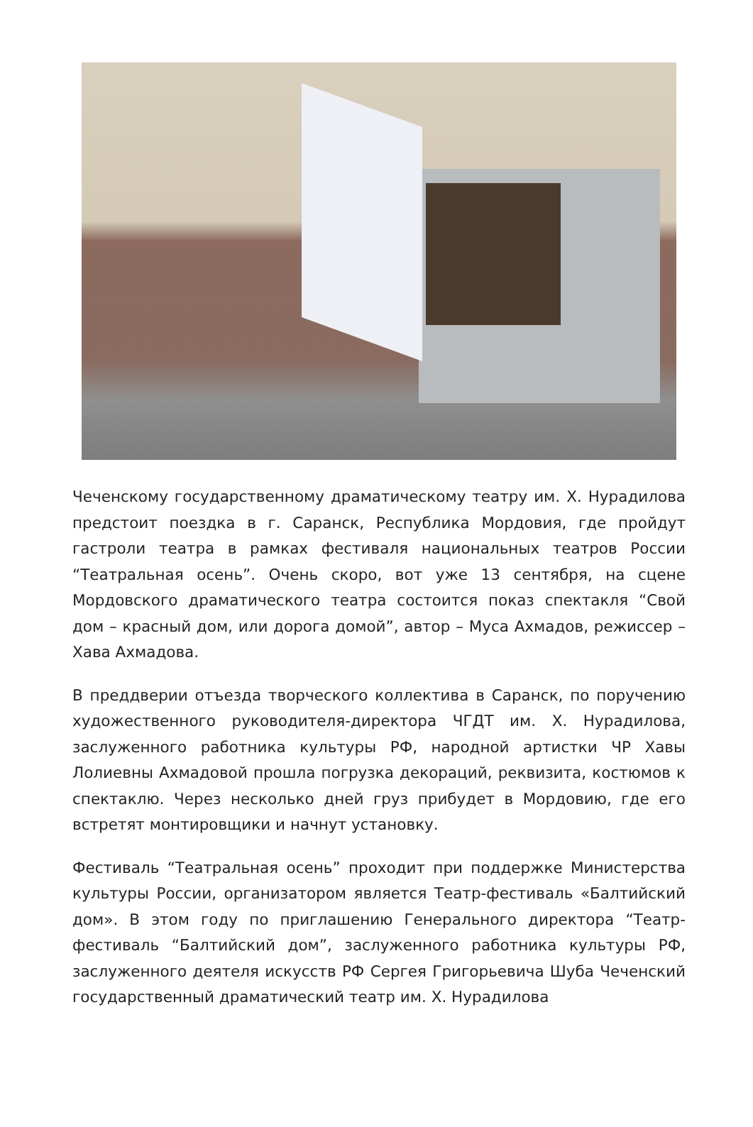Чеченскому государственному драматическому театру им. Х. Нурадилова предстоит поездка в г. Саранск, Республика Мордовия, где пройдут гастроли театра в рамках фестиваля национальных театров России “Театральная осень”. Очень скоро, вот уже 13 сентября, на сцене Мордовского драматического театра состоится показ спектакля “Свой дом – красный дом, или дорога домой”, автор – Муса Ахмадов, режиссер – Хава Ахмадова.
В преддверии отъезда творческого коллектива в Саранск, по поручению художественного руководителя-директора ЧГДТ им. Х. Нурадилова, заслуженного работника культуры РФ, народной артистки ЧР Хавы Лолиевны Ахмадовой прошла погрузка декораций, реквизита, костюмов к спектаклю. Через несколько дней груз прибудет в Мордовию, где его встретят монтировщики и начнут установку.
Фестиваль “Театральная осень” проходит при поддержке Министерства культуры России, организатором является Театр-фестиваль «Балтийский дом». В этом году по приглашению Генерального директора “Театр-фестиваль “Балтийский дом”, заслуженного работника культуры РФ, заслуженного деятеля искусств РФ Сергея Григорьевича Шуба Чеченский государственный драматический театр им. Х. Нурадилова